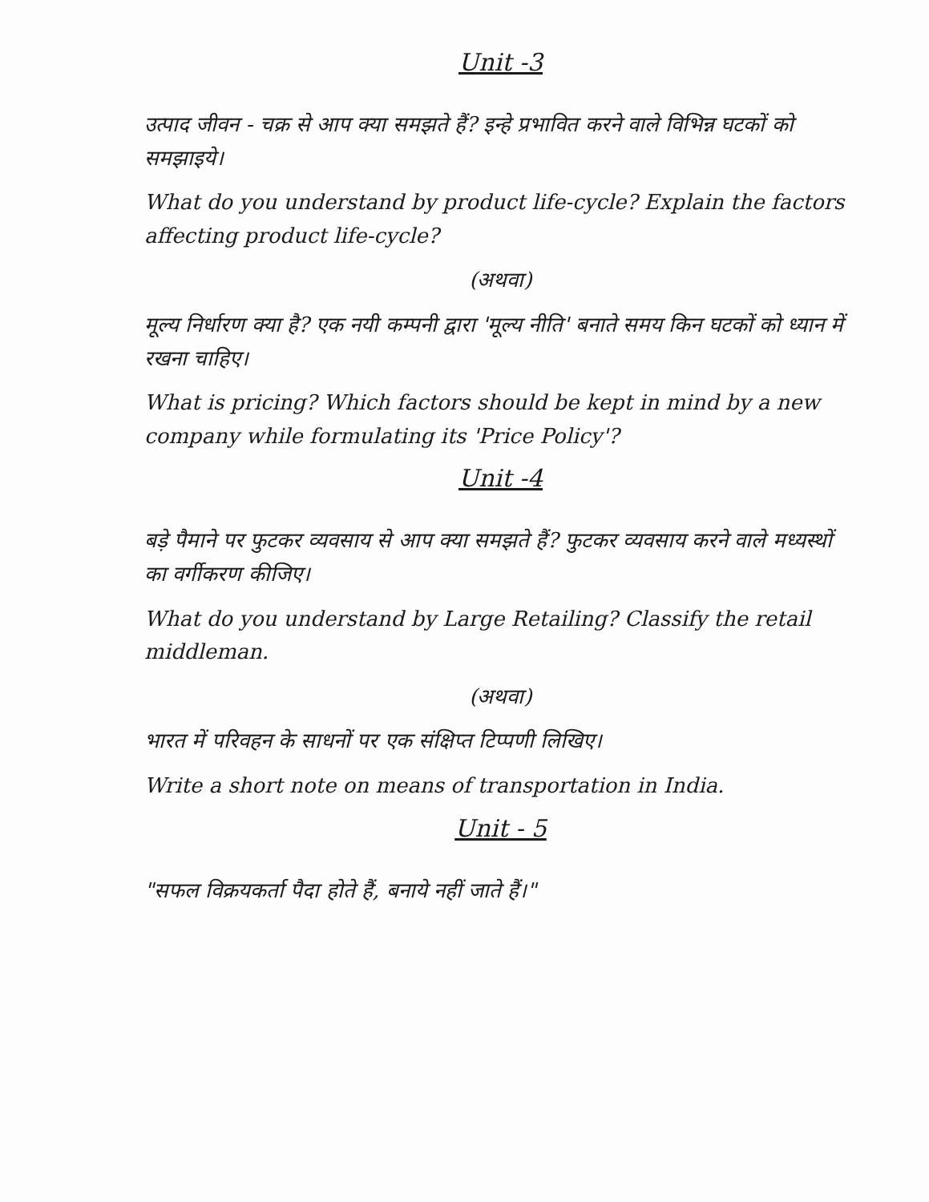Unit -3
उत्पाद जीवन - चक्र से आप क्या समझते हैं? इन्हे प्रभावित करने वाले विभिन्न घटकों को समझाइये।
What do you understand by product life-cycle? Explain the factors affecting product life-cycle?
(अथवा)
मूल्य निर्धारण क्या है? एक नयी कम्पनी द्वारा 'मूल्य नीति' बनाते समय किन घटकों को ध्यान में रखना चाहिए।
What is pricing? Which factors should be kept in mind by a new company while formulating its 'Price Policy'?
Unit -4
बड़े पैमाने पर फुटकर व्यवसाय से आप क्या समझते हैं? फुटकर व्यवसाय करने वाले मध्यस्थों का वर्गीकरण कीजिए।
What do you understand by Large Retailing? Classify the retail middleman.
(अथवा)
भारत में परिवहन के साधनों पर एक संक्षिप्त टिप्पणी लिखिए।
Write a short note on means of transportation in India.
Unit - 5
"सफल विक्रयकर्ता पैदा होते हैं, बनाये नहीं जाते हैं।"